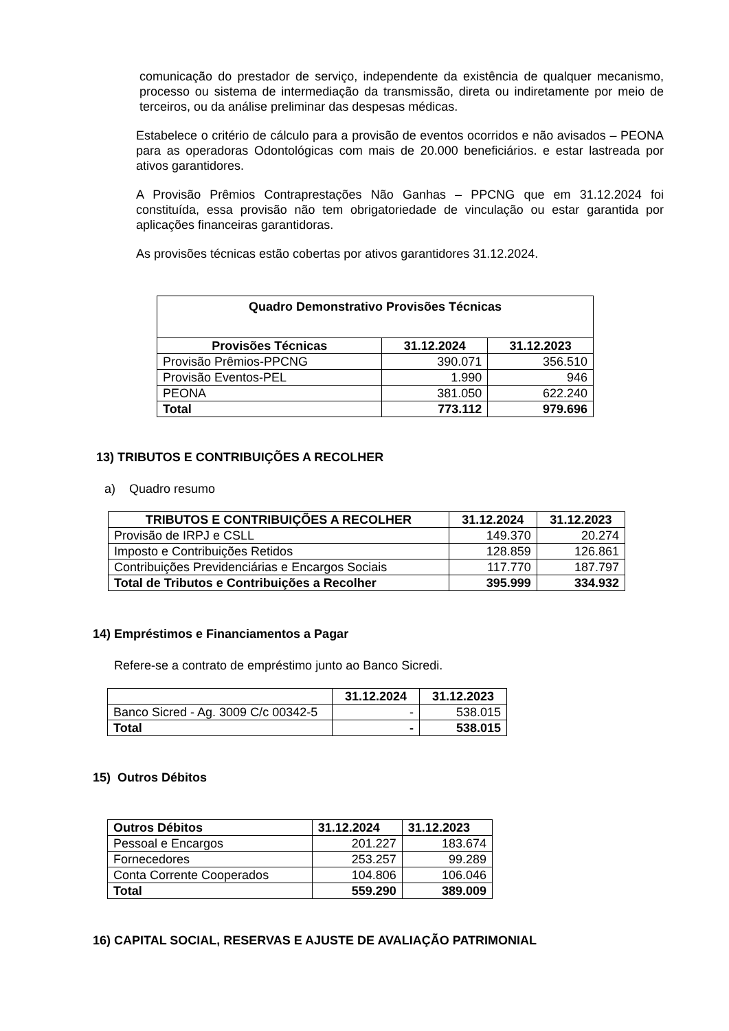comunicação do prestador de serviço, independente da existência de qualquer mecanismo, processo ou sistema de intermediação da transmissão, direta ou indiretamente por meio de terceiros, ou da análise preliminar das despesas médicas.
Estabelece o critério de cálculo para a provisão de eventos ocorridos e não avisados – PEONA para as operadoras Odontológicas com mais de 20.000 beneficiários. e estar lastreada por ativos garantidores.
A Provisão Prêmios Contraprestações Não Ganhas – PPCNG que em 31.12.2024 foi constituída, essa provisão não tem obrigatoriedade de vinculação ou estar garantida por aplicações financeiras garantidoras.
As provisões técnicas estão cobertas por ativos garantidores 31.12.2024.
| Quadro Demonstrativo Provisões Técnicas | | |
| --- | --- | --- |
| Provisões Técnicas | 31.12.2024 | 31.12.2023 |
| Provisão Prêmios-PPCNG | 390.071 | 356.510 |
| Provisão Eventos-PEL | 1.990 | 946 |
| PEONA | 381.050 | 622.240 |
| Total | 773.112 | 979.696 |
13) TRIBUTOS E CONTRIBUIÇÕES A RECOLHER
a) Quadro resumo
| TRIBUTOS E CONTRIBUIÇÕES A RECOLHER | 31.12.2024 | 31.12.2023 |
| --- | --- | --- |
| Provisão de IRPJ e CSLL | 149.370 | 20.274 |
| Imposto e Contribuições Retidos | 128.859 | 126.861 |
| Contribuições Previdenciárias e Encargos Sociais | 117.770 | 187.797 |
| Total de Tributos e Contribuições a Recolher | 395.999 | 334.932 |
14) Empréstimos e Financiamentos a Pagar
Refere-se a contrato de empréstimo junto ao Banco Sicredi.
| | 31.12.2024 | 31.12.2023 |
| --- | --- | --- |
| Banco Sicred - Ag. 3009 C/c 00342-5 | - | 538.015 |
| Total | - | 538.015 |
15) Outros Débitos
| Outros Débitos | 31.12.2024 | 31.12.2023 |
| --- | --- | --- |
| Pessoal e Encargos | 201.227 | 183.674 |
| Fornecedores | 253.257 | 99.289 |
| Conta Corrente Cooperados | 104.806 | 106.046 |
| Total | 559.290 | 389.009 |
16) CAPITAL SOCIAL, RESERVAS E AJUSTE DE AVALIAÇÃO PATRIMONIAL